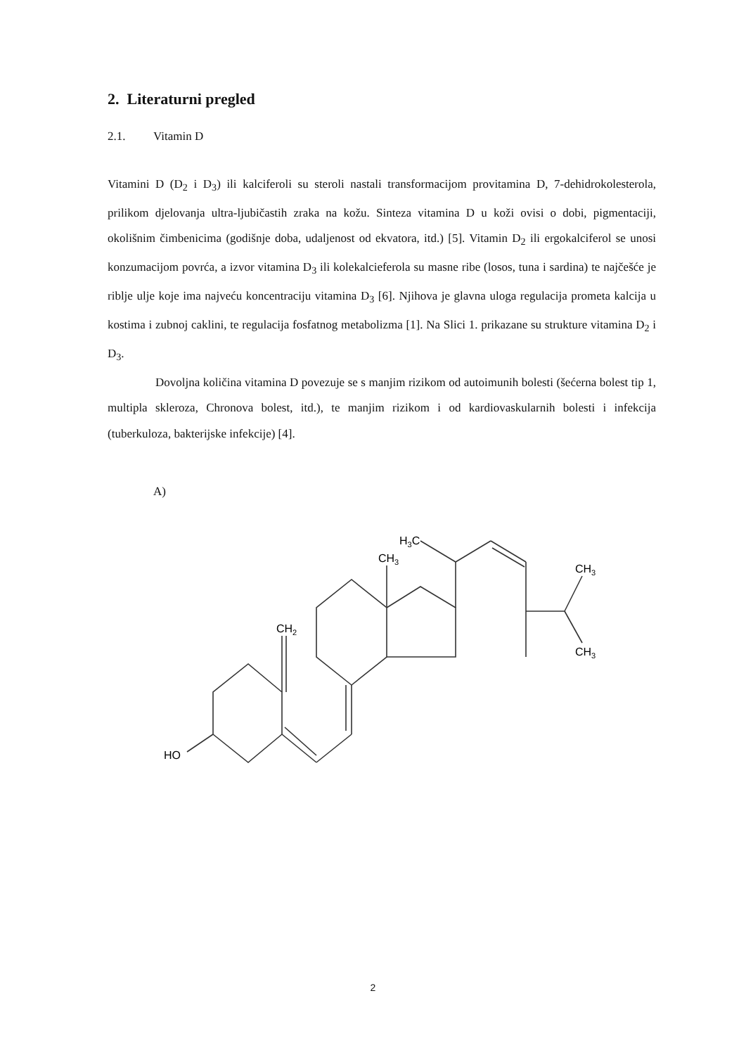2. Literaturni pregled
2.1. Vitamin D
Vitamini D (D<sub>2</sub> i D<sub>3</sub>) ili kalciferoli su steroli nastali transformacijom provitamina D, 7-dehidrokolesterola, prilikom djelovanja ultra-ljubičastih zraka na kožu. Sinteza vitamina D u koži ovisi o dobi, pigmentaciji, okolišnim čimbenicima (godišnje doba, udaljenost od ekvatora, itd.) [5]. Vitamin D<sub>2</sub> ili ergokalciferol se unosi konzumacijom povrća, a izvor vitamina D<sub>3</sub> ili kolekalcieferola su masne ribe (losos, tuna i sardina) te najčešće je riblje ulje koje ima najveću koncentraciju vitamina D<sub>3</sub> [6]. Njihova je glavna uloga regulacija prometa kalcija u kostima i zubnoj caklini, te regulacija fosfatnog metabolizma [1]. Na Slici 1. prikazane su strukture vitamina D<sub>2</sub> i D<sub>3</sub>.
Dovoljna količina vitamina D povezuje se s manjim rizikom od autoimunih bolesti (šećerna bolest tip 1, multipla skleroza, Chronova bolest, itd.), te manjim rizikom i od kardiovaskularnih bolesti i infekcija (tuberkuloza, bakterijske infekcije) [4].
A)
HO
CH2
CH3
H3C
CH3
CH3
2